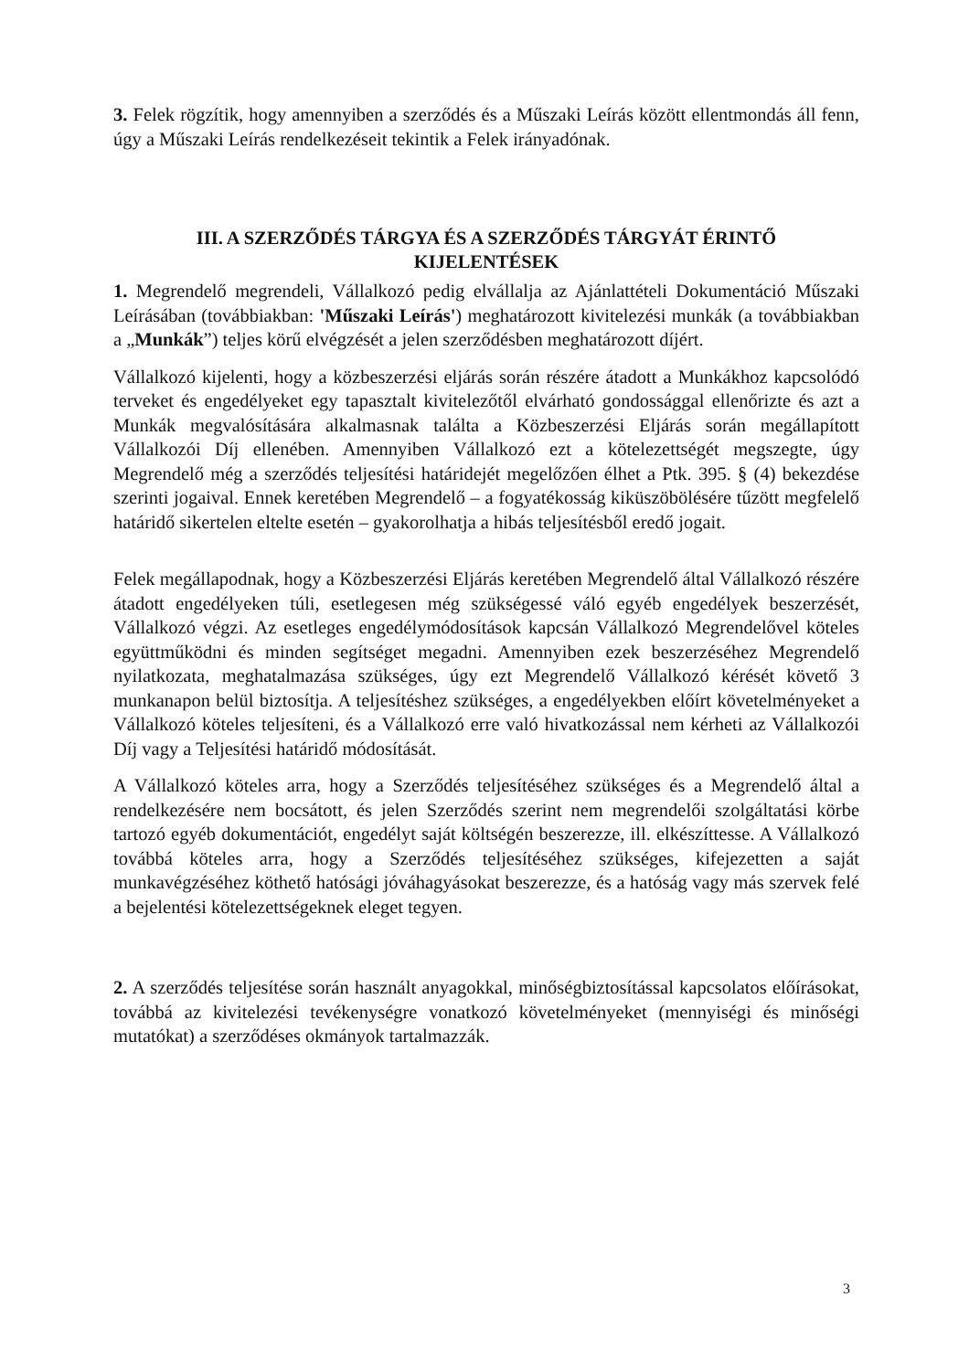3. Felek rögzítik, hogy amennyiben a szerződés és a Műszaki Leírás között ellentmondás áll fenn, úgy a Műszaki Leírás rendelkezéseit tekintik a Felek irányadónak.
III. A SZERZŐDÉS TÁRGYA ÉS A SZERZŐDÉS TÁRGYÁT ÉRINTŐ
KIJELENTÉSEK
1. Megrendelő megrendeli, Vállalkozó pedig elvállalja az Ajánlattételi Dokumentáció Műszaki Leírásában (továbbiakban: 'Műszaki Leírás') meghatározott kivitelezési munkák (a továbbiakban a „Munkák”) teljes körű elvégzését a jelen szerződésben meghatározott díjért.
Vállalkozó kijelenti, hogy a közbeszerzési eljárás során részére átadott a Munkákhoz kapcsolódó terveket és engedélyeket egy tapasztalt kivitelezőtől elvárható gondossággal ellenőrizte és azt a Munkák megvalósítására alkalmasnak találta a Közbeszerzési Eljárás során megállapított Vállalkozói Díj ellenében. Amennyiben Vállalkozó ezt a kötelezettségét megszegte, úgy Megrendelő még a szerződés teljesítési határidejét megelőzően élhet a Ptk. 395. § (4) bekezdése szerinti jogaival. Ennek keretében Megrendelő – a fogyatékosság kiküszöbölésére tűzött megfelelő határidő sikertelen eltelte esetén – gyakorolhatja a hibás teljesítésből eredő jogait.
Felek megállapodnak, hogy a Közbeszerzési Eljárás keretében Megrendelő által Vállalkozó részére átadott engedélyeken túli, esetlegesen még szükségessé váló egyéb engedélyek beszerzését, Vállalkozó végzi. Az esetleges engedélymódosítások kapcsán Vállalkozó Megrendelővel köteles együttműködni és minden segítséget megadni. Amennyiben ezek beszerzéséhez Megrendelő nyilatkozata, meghatalmazása szükséges, úgy ezt Megrendelő Vállalkozó kérését követő 3 munkanapon belül biztosítja. A teljesítéshez szükséges, a engedélyekben előírt követelményeket a Vállalkozó köteles teljesíteni, és a Vállalkozó erre való hivatkozással nem kérheti az Vállalkozói Díj vagy a Teljesítési határidő módosítását.
A Vállalkozó köteles arra, hogy a Szerződés teljesítéséhez szükséges és a Megrendelő által a rendelkezésére nem bocsátott, és jelen Szerződés szerint nem megrendelői szolgáltatási körbe tartozó egyéb dokumentációt, engedélyt saját költségén beszerezze, ill. elkészíttesse. A Vállalkozó továbbá köteles arra, hogy a Szerződés teljesítéséhez szükséges, kifejezetten a saját munkavégzéséhez köthető hatósági jóváhagyásokat beszerezze, és a hatóság vagy más szervek felé a bejelentési kötelezettségeknek eleget tegyen.
2. A szerződés teljesítése során használt anyagokkal, minőségbiztosítással kapcsolatos előírásokat, továbbá az kivitelezési tevékenységre vonatkozó követelményeket (mennyiségi és minőségi mutatókat) a szerződéses okmányok tartalmazzák.
3